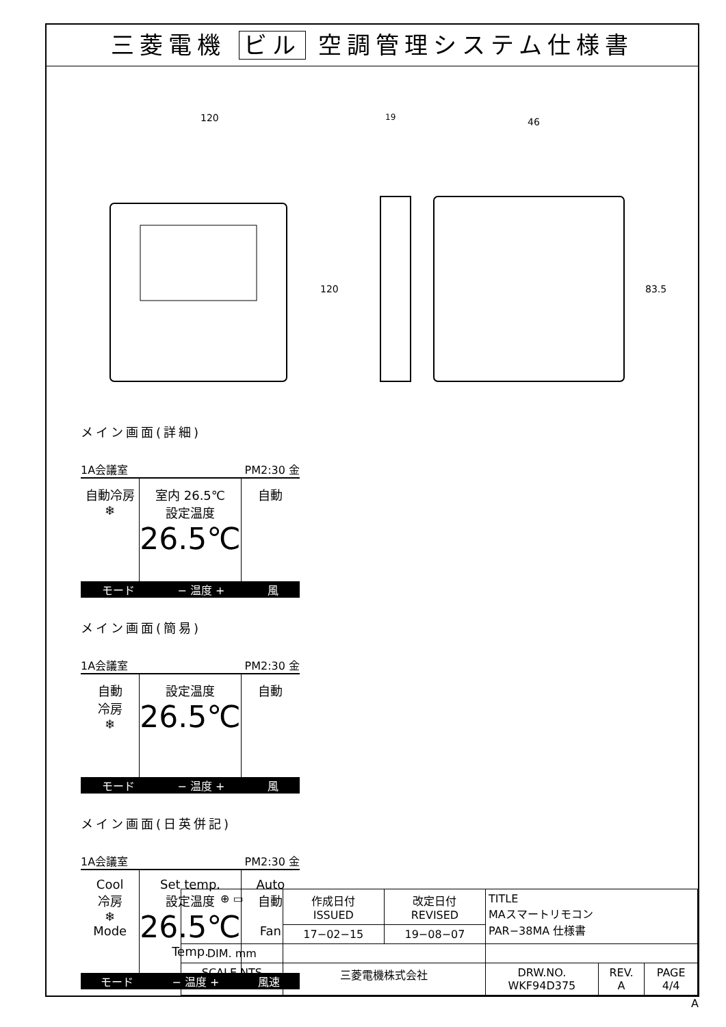三菱電機 ビル 空調管理システム仕様書
120
120
19
46
83.5
メイン画面(詳細)
1A会議室 PM2:30 金
自動冷房
❄
室内 26.5℃
設定温度
26.5℃
自動
モード − 温度 + 風
メイン画面(簡易)
1A会議室 PM2:30 金
自動
冷房
❄
設定温度
26.5℃
自動
モード − 温度 + 風
メイン画面(日英併記)
1A会議室 PM2:30 金
Cool
冷房
❄
Mode
Set temp.
設定温度
26.5℃
Temp.
Auto
自動
Fan
モード − 温度 + 風速
| ⊕ ▭ | 作成日付 ISSUED | 改定日付 REVISED | TITLE MAスマートリモコン PAR−38MA 仕様書 | | |
| | 17−02−15 | 19−08−07 | | | |
| DIM. mm | | | | | |
| SCALE NTS | 三菱電機株式会社 | | DRW.NO. WKF94D375 | REV. A | PAGE 4/4 |
A